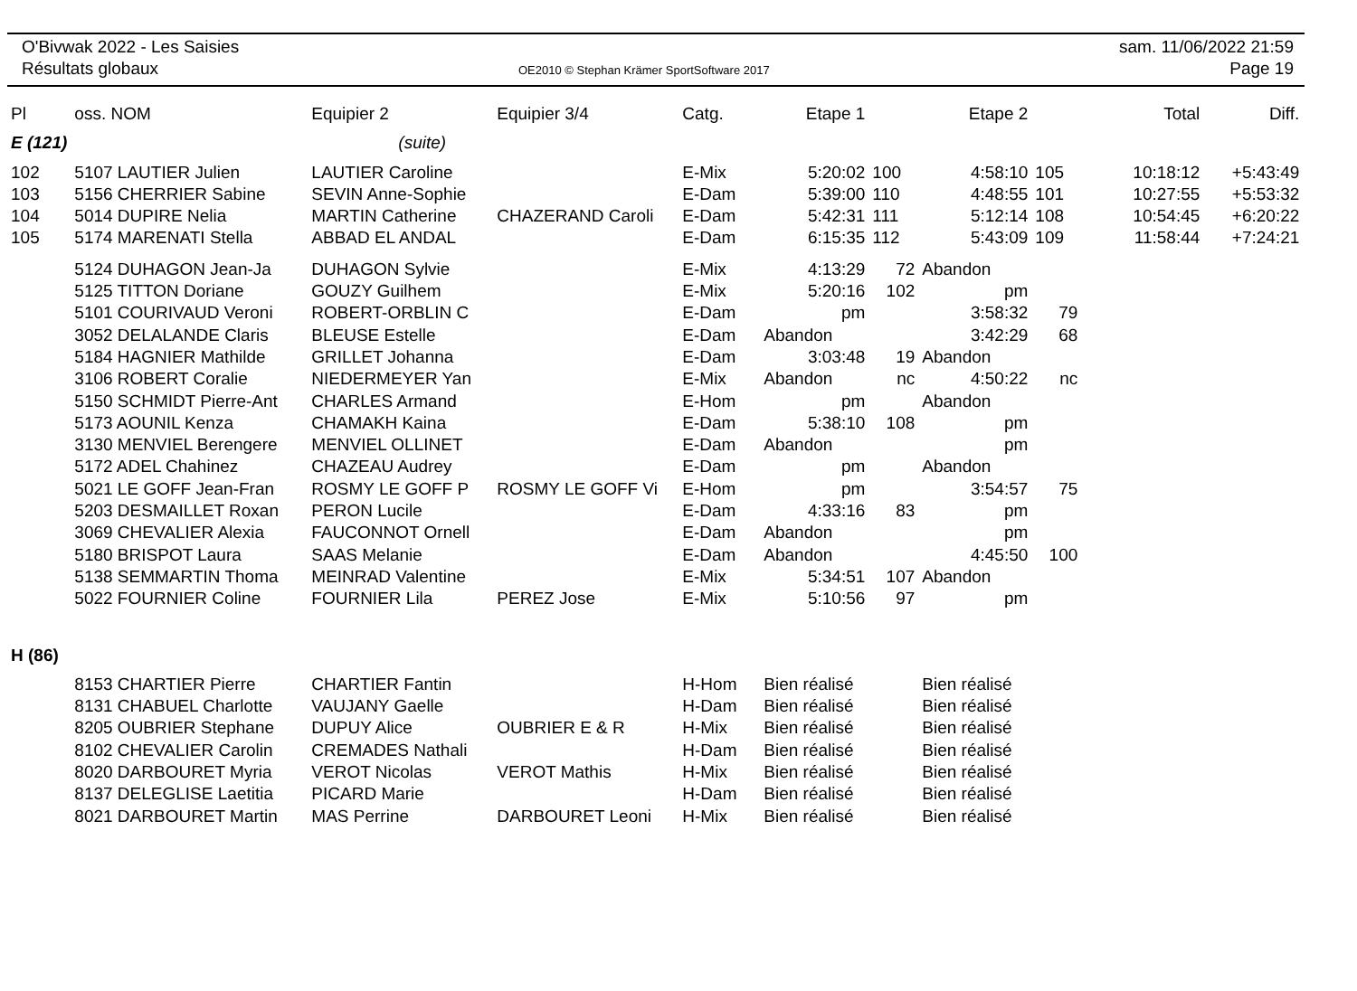O'Bivwak 2022 - Les Saisies
Résultats globaux
OE2010 © Stephan Krämer SportSoftware 2017
sam. 11/06/2022 21:59
Page 19
| Pl | oss. NOM | Equipier 2 | Equipier 3/4 | Catg. | Etape 1 | | Etape 2 | | Total | Diff. |
| --- | --- | --- | --- | --- | --- | --- | --- | --- | --- | --- |
| E (121) | | (suite) | | | | | | | | |
| 102 | 5107 LAUTIER Julien | LAUTIER Caroline | | E-Mix | 5:20:02 | 100 | 4:58:10 | 105 | 10:18:12 | +5:43:49 |
| 103 | 5156 CHERRIER Sabine | SEVIN Anne-Sophie | | E-Dam | 5:39:00 | 110 | 4:48:55 | 101 | 10:27:55 | +5:53:32 |
| 104 | 5014 DUPIRE Nelia | MARTIN Catherine | CHAZERAND Caroli | E-Dam | 5:42:31 | 111 | 5:12:14 | 108 | 10:54:45 | +6:20:22 |
| 105 | 5174 MARENATI Stella | ABBAD EL ANDAL | | E-Dam | 6:15:35 | 112 | 5:43:09 | 109 | 11:58:44 | +7:24:21 |
| | 5124 DUHAGON Jean-Ja | DUHAGON Sylvie | | E-Mix | 4:13:29 | 72 | Abandon | | | |
| | 5125 TITTON Doriane | GOUZY Guilhem | | E-Mix | 5:20:16 | 102 | pm | | | |
| | 5101 COURIVAUD Veroni | ROBERT-ORBLIN C | | E-Dam | pm | | 3:58:32 | 79 | | |
| | 3052 DELALANDE Claris | BLEUSE Estelle | | E-Dam | Abandon | | 3:42:29 | 68 | | |
| | 5184 HAGNIER Mathilde | GRILLET Johanna | | E-Dam | 3:03:48 | 19 | Abandon | | | |
| | 3106 ROBERT Coralie | NIEDERMEYER Yan | | E-Mix | Abandon | nc | 4:50:22 | nc | | |
| | 5150 SCHMIDT Pierre-Ant | CHARLES Armand | | E-Hom | pm | | Abandon | | | |
| | 5173 AOUNIL Kenza | CHAMAKH Kaina | | E-Dam | 5:38:10 | 108 | pm | | | |
| | 3130 MENVIEL Berengere | MENVIEL OLLINET | | E-Dam | Abandon | | pm | | | |
| | 5172 ADEL Chahinez | CHAZEAU Audrey | | E-Dam | pm | | Abandon | | | |
| | 5021 LE GOFF Jean-Fran | ROSMY LE GOFF P | ROSMY LE GOFF Vi | E-Hom | pm | | 3:54:57 | 75 | | |
| | 5203 DESMAILLET Roxan | PERON Lucile | | E-Dam | 4:33:16 | 83 | pm | | | |
| | 3069 CHEVALIER Alexia | FAUCONNOT Ornell | | E-Dam | Abandon | | pm | | | |
| | 5180 BRISPOT Laura | SAAS Melanie | | E-Dam | Abandon | | 4:45:50 | 100 | | |
| | 5138 SEMMARTIN Thoma | MEINRAD Valentine | | E-Mix | 5:34:51 | 107 | Abandon | | | |
| | 5022 FOURNIER Coline | FOURNIER Lila | PEREZ Jose | E-Mix | 5:10:56 | 97 | pm | | | |
| H (86) | | | | | | | | | | |
| | 8153 CHARTIER Pierre | CHARTIER Fantin | | H-Hom | Bien réalisé | | Bien réalisé | | | |
| | 8131 CHABUEL Charlotte | VAUJANY Gaelle | | H-Dam | Bien réalisé | | Bien réalisé | | | |
| | 8205 OUBRIER Stephane | DUPUY Alice | OUBRIER E & R | H-Mix | Bien réalisé | | Bien réalisé | | | |
| | 8102 CHEVALIER Carolin | CREMADES Nathali | | H-Dam | Bien réalisé | | Bien réalisé | | | |
| | 8020 DARBOURET Myria | VEROT Nicolas | VEROT Mathis | H-Mix | Bien réalisé | | Bien réalisé | | | |
| | 8137 DELEGLISE Laetitia | PICARD Marie | | H-Dam | Bien réalisé | | Bien réalisé | | | |
| | 8021 DARBOURET Martin | MAS Perrine | DARBOURET Leoni | H-Mix | Bien réalisé | | Bien réalisé | | | |